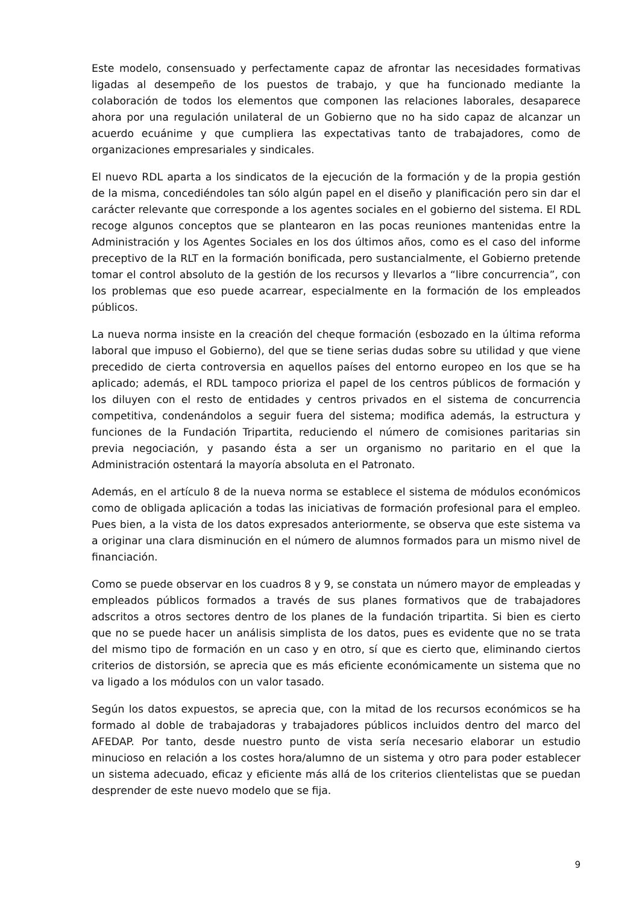Este modelo, consensuado y perfectamente capaz de afrontar las necesidades formativas ligadas al desempeño de los puestos de trabajo, y que ha funcionado mediante la colaboración de todos los elementos que componen las relaciones laborales, desaparece ahora por una regulación unilateral de un Gobierno que no ha sido capaz de alcanzar un acuerdo ecuánime y que cumpliera las expectativas tanto de trabajadores, como de organizaciones empresariales y sindicales.
El nuevo RDL aparta a los sindicatos de la ejecución de la formación y de la propia gestión de la misma, concediéndoles tan sólo algún papel en el diseño y planificación pero sin dar el carácter relevante que corresponde a los agentes sociales en el gobierno del sistema. El RDL recoge algunos conceptos que se plantearon en las pocas reuniones mantenidas entre la Administración y los Agentes Sociales en los dos últimos años, como es el caso del informe preceptivo de la RLT en la formación bonificada, pero sustancialmente, el Gobierno pretende tomar el control absoluto de la gestión de los recursos y llevarlos a “libre concurrencia”, con los problemas que eso puede acarrear, especialmente en la formación de los empleados públicos.
La nueva norma insiste en la creación del cheque formación (esbozado en la última reforma laboral que impuso el Gobierno), del que se tiene serias dudas sobre su utilidad y que viene precedido de cierta controversia en aquellos países del entorno europeo en los que se ha aplicado; además, el RDL tampoco prioriza el papel de los centros públicos de formación y los diluyen con el resto de entidades y centros privados en el sistema de concurrencia competitiva, condenándolos a seguir fuera del sistema; modifica además, la estructura y funciones de la Fundación Tripartita, reduciendo el número de comisiones paritarias sin previa negociación, y pasando ésta a ser un organismo no paritario en el que la Administración ostentará la mayoría absoluta en el Patronato.
Además, en el artículo 8 de la nueva norma se establece el sistema de módulos económicos como de obligada aplicación a todas las iniciativas de formación profesional para el empleo. Pues bien, a la vista de los datos expresados anteriormente, se observa que este sistema va a originar una clara disminución en el número de alumnos formados para un mismo nivel de financiación.
Como se puede observar en los cuadros 8 y 9, se constata un número mayor de empleadas y empleados públicos formados a través de sus planes formativos que de trabajadores adscritos a otros sectores dentro de los planes de la fundación tripartita. Si bien es cierto que no se puede hacer un análisis simplista de los datos, pues es evidente que no se trata del mismo tipo de formación en un caso y en otro, sí que es cierto que, eliminando ciertos criterios de distorsión, se aprecia que es más eficiente económicamente un sistema que no va ligado a los módulos con un valor tasado.
Según los datos expuestos, se aprecia que, con la mitad de los recursos económicos se ha formado al doble de trabajadoras y trabajadores públicos incluidos dentro del marco del AFEDAP. Por tanto, desde nuestro punto de vista sería necesario elaborar un estudio minucioso en relación a los costes hora/alumno de un sistema y otro para poder establecer un sistema adecuado, eficaz y eficiente más allá de los criterios clientelistas que se puedan desprender de este nuevo modelo que se fija.
9